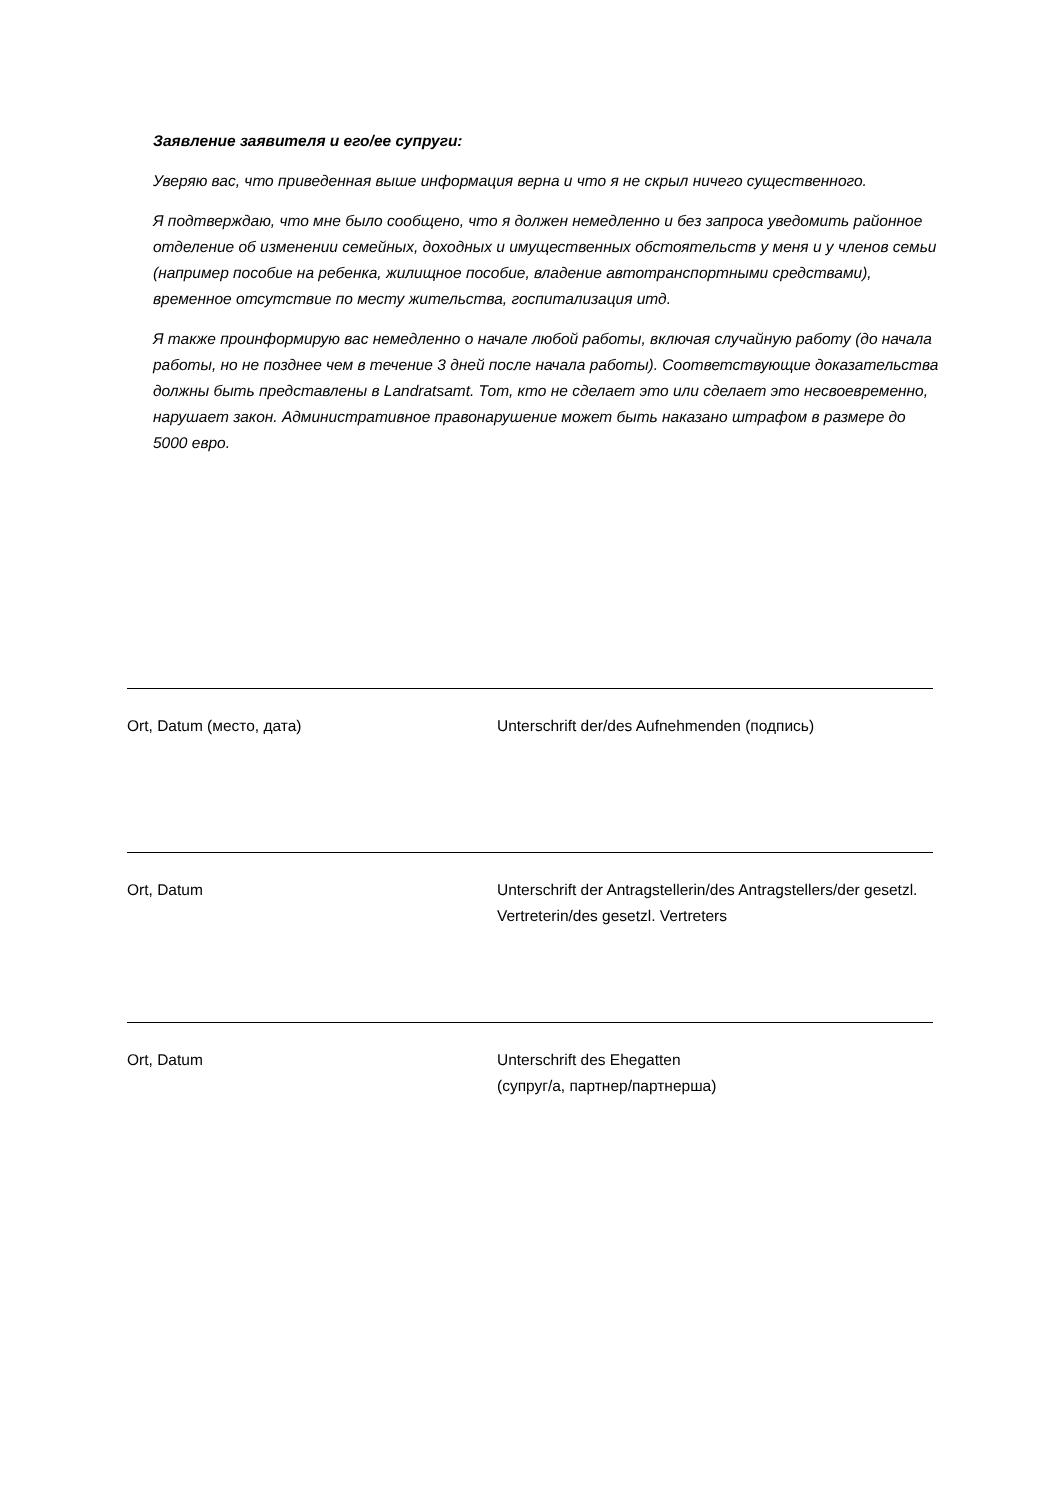Заявление заявителя и его/ее супруги:
Уверяю вас, что приведенная выше информация верна и что я не скрыл ничего существенного.
Я подтверждаю, что мне было сообщено, что я должен немедленно и без запроса уведомить районное отделение об изменении семейных, доходных и имущественных обстоятельств у меня и у членов семьи (например пособие на ребенка, жилищное пособие, владение автотранспортными средствами), временное отсутствие по месту жительства, госпитализация итд.
Я также проинформирую вас немедленно о начале любой работы, включая случайную работу (до начала работы, но не позднее чем в течение 3 дней после начала работы). Соответствующие доказательства должны быть представлены в Landratsamt. Тот, кто не сделает это или сделает это несвоевременно, нарушает закон. Административное правонарушение может быть наказано штрафом в размере до 5000 евро.
Ort, Datum (место, дата) Unterschrift der/des Aufnehmenden (подпись)
Ort, Datum Unterschrift der Antragstellerin/des Antragstellers/der gesetzl. Vertreterin/des gesetzl. Vertreters
Ort, Datum Unterschrift des Ehegatten
(супруг/а, партнер/партнерша)